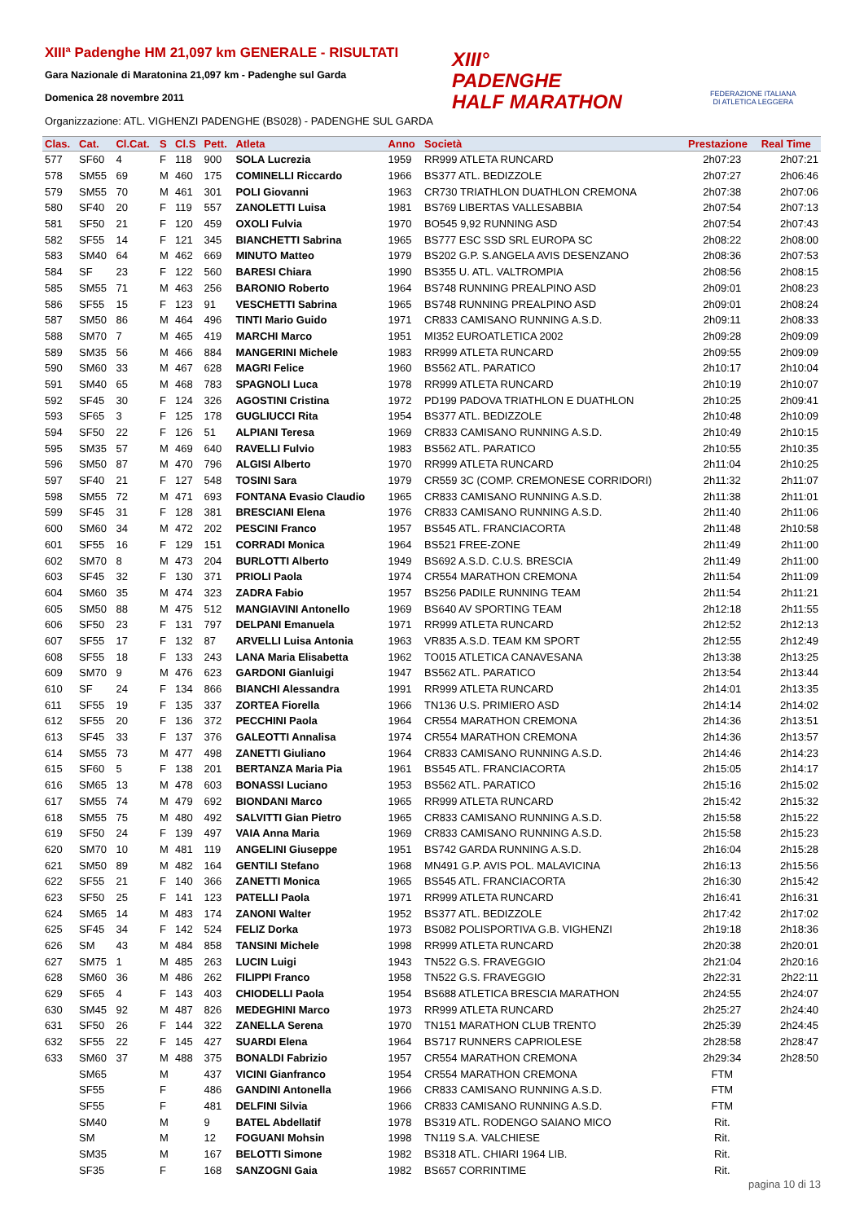XIIIª Padenghe HM 21,097 km GENERALE - RISULTATI
Gara Nazionale di Maratonina 21,097 km - Padenghe sul Garda
Domenica 28 novembre 2011
Organizzazione: ATL. VIGHENZI PADENGHE (BS028) - PADENGHE SUL GARDA
XIII°
PADENGHE
HALF MARATHON
FEDERAZIONE ITALIANA
DI ATLETICA LEGGERA
| Clas. | Cat. | Cl.Cat. | S | Cl.S | Pett. | Atleta | Anno | Società | Prestazione | Real Time |
| --- | --- | --- | --- | --- | --- | --- | --- | --- | --- | --- |
| 577 | SF60 | 4 | F | 118 | 900 | SOLA Lucrezia | 1959 | RR999 ATLETA RUNCARD | 2h07:23 | 2h07:21 |
| 578 | SM55 | 69 | M | 460 | 175 | COMINELLI Riccardo | 1966 | BS377 ATL. BEDIZZOLE | 2h07:27 | 2h06:46 |
| 579 | SM55 | 70 | M | 461 | 301 | POLI Giovanni | 1963 | CR730 TRIATHLON DUATHLON CREMONA | 2h07:38 | 2h07:06 |
| 580 | SF40 | 20 | F | 119 | 557 | ZANOLETTI Luisa | 1981 | BS769 LIBERTAS VALLESABBIA | 2h07:54 | 2h07:13 |
| 581 | SF50 | 21 | F | 120 | 459 | OXOLI Fulvia | 1970 | BO545 9,92 RUNNING ASD | 2h07:54 | 2h07:43 |
| 582 | SF55 | 14 | F | 121 | 345 | BIANCHETTI Sabrina | 1965 | BS777 ESC SSD SRL EUROPA SC | 2h08:22 | 2h08:00 |
| 583 | SM40 | 64 | M | 462 | 669 | MINUTO Matteo | 1979 | BS202 G.P. S.ANGELA AVIS DESENZANO | 2h08:36 | 2h07:53 |
| 584 | SF | 23 | F | 122 | 560 | BARESI Chiara | 1990 | BS355 U. ATL. VALTROMPIA | 2h08:56 | 2h08:15 |
| 585 | SM55 | 71 | M | 463 | 256 | BARONIO Roberto | 1964 | BS748 RUNNING PREALPINO ASD | 2h09:01 | 2h08:23 |
| 586 | SF55 | 15 | F | 123 | 91 | VESCHETTI Sabrina | 1965 | BS748 RUNNING PREALPINO ASD | 2h09:01 | 2h08:24 |
| 587 | SM50 | 86 | M | 464 | 496 | TINTI Mario Guido | 1971 | CR833 CAMISANO RUNNING A.S.D. | 2h09:11 | 2h08:33 |
| 588 | SM70 | 7 | M | 465 | 419 | MARCHI Marco | 1951 | MI352 EUROATLETICA 2002 | 2h09:28 | 2h09:09 |
| 589 | SM35 | 56 | M | 466 | 884 | MANGERINI Michele | 1983 | RR999 ATLETA RUNCARD | 2h09:55 | 2h09:09 |
| 590 | SM60 | 33 | M | 467 | 628 | MAGRI Felice | 1960 | BS562 ATL. PARATICO | 2h10:17 | 2h10:04 |
| 591 | SM40 | 65 | M | 468 | 783 | SPAGNOLI Luca | 1978 | RR999 ATLETA RUNCARD | 2h10:19 | 2h10:07 |
| 592 | SF45 | 30 | F | 124 | 326 | AGOSTINI Cristina | 1972 | PD199 PADOVA TRIATHLON E DUATHLON | 2h10:25 | 2h09:41 |
| 593 | SF65 | 3 | F | 125 | 178 | GUGLIUCCI Rita | 1954 | BS377 ATL. BEDIZZOLE | 2h10:48 | 2h10:09 |
| 594 | SF50 | 22 | F | 126 | 51 | ALPIANI Teresa | 1969 | CR833 CAMISANO RUNNING A.S.D. | 2h10:49 | 2h10:15 |
| 595 | SM35 | 57 | M | 469 | 640 | RAVELLI Fulvio | 1983 | BS562 ATL. PARATICO | 2h10:55 | 2h10:35 |
| 596 | SM50 | 87 | M | 470 | 796 | ALGISI Alberto | 1970 | RR999 ATLETA RUNCARD | 2h11:04 | 2h10:25 |
| 597 | SF40 | 21 | F | 127 | 548 | TOSINI Sara | 1979 | CR559 3C (COMP. CREMONESE CORRIDORI) | 2h11:32 | 2h11:07 |
| 598 | SM55 | 72 | M | 471 | 693 | FONTANA Evasio Claudio | 1965 | CR833 CAMISANO RUNNING A.S.D. | 2h11:38 | 2h11:01 |
| 599 | SF45 | 31 | F | 128 | 381 | BRESCIANI Elena | 1976 | CR833 CAMISANO RUNNING A.S.D. | 2h11:40 | 2h11:06 |
| 600 | SM60 | 34 | M | 472 | 202 | PESCINI Franco | 1957 | BS545 ATL. FRANCIACORTA | 2h11:48 | 2h10:58 |
| 601 | SF55 | 16 | F | 129 | 151 | CORRADI Monica | 1964 | BS521 FREE-ZONE | 2h11:49 | 2h11:00 |
| 602 | SM70 | 8 | M | 473 | 204 | BURLOTTI Alberto | 1949 | BS692 A.S.D. C.U.S. BRESCIA | 2h11:49 | 2h11:00 |
| 603 | SF45 | 32 | F | 130 | 371 | PRIOLI Paola | 1974 | CR554 MARATHON CREMONA | 2h11:54 | 2h11:09 |
| 604 | SM60 | 35 | M | 474 | 323 | ZADRA Fabio | 1957 | BS256 PADILE RUNNING TEAM | 2h11:54 | 2h11:21 |
| 605 | SM50 | 88 | M | 475 | 512 | MANGIAVINI Antonello | 1969 | BS640 AV SPORTING TEAM | 2h12:18 | 2h11:55 |
| 606 | SF50 | 23 | F | 131 | 797 | DELPANI Emanuela | 1971 | RR999 ATLETA RUNCARD | 2h12:52 | 2h12:13 |
| 607 | SF55 | 17 | F | 132 | 87 | ARVELLI Luisa Antonia | 1963 | VR835 A.S.D. TEAM KM SPORT | 2h12:55 | 2h12:49 |
| 608 | SF55 | 18 | F | 133 | 243 | LANA Maria Elisabetta | 1962 | TO015 ATLETICA CANAVESANA | 2h13:38 | 2h13:25 |
| 609 | SM70 | 9 | M | 476 | 623 | GARDONI Gianluigi | 1947 | BS562 ATL. PARATICO | 2h13:54 | 2h13:44 |
| 610 | SF | 24 | F | 134 | 866 | BIANCHI Alessandra | 1991 | RR999 ATLETA RUNCARD | 2h14:01 | 2h13:35 |
| 611 | SF55 | 19 | F | 135 | 337 | ZORTEA Fiorella | 1966 | TN136 U.S. PRIMIERO ASD | 2h14:14 | 2h14:02 |
| 612 | SF55 | 20 | F | 136 | 372 | PECCHINI Paola | 1964 | CR554 MARATHON CREMONA | 2h14:36 | 2h13:51 |
| 613 | SF45 | 33 | F | 137 | 376 | GALEOTTI Annalisa | 1974 | CR554 MARATHON CREMONA | 2h14:36 | 2h13:57 |
| 614 | SM55 | 73 | M | 477 | 498 | ZANETTI Giuliano | 1964 | CR833 CAMISANO RUNNING A.S.D. | 2h14:46 | 2h14:23 |
| 615 | SF60 | 5 | F | 138 | 201 | BERTANZA Maria Pia | 1961 | BS545 ATL. FRANCIACORTA | 2h15:05 | 2h14:17 |
| 616 | SM65 | 13 | M | 478 | 603 | BONASSI Luciano | 1953 | BS562 ATL. PARATICO | 2h15:16 | 2h15:02 |
| 617 | SM55 | 74 | M | 479 | 692 | BIONDANI Marco | 1965 | RR999 ATLETA RUNCARD | 2h15:42 | 2h15:32 |
| 618 | SM55 | 75 | M | 480 | 492 | SALVITTI Gian Pietro | 1965 | CR833 CAMISANO RUNNING A.S.D. | 2h15:58 | 2h15:22 |
| 619 | SF50 | 24 | F | 139 | 497 | VAIA Anna Maria | 1969 | CR833 CAMISANO RUNNING A.S.D. | 2h15:58 | 2h15:23 |
| 620 | SM70 | 10 | M | 481 | 119 | ANGELINI Giuseppe | 1951 | BS742 GARDA RUNNING A.S.D. | 2h16:04 | 2h15:28 |
| 621 | SM50 | 89 | M | 482 | 164 | GENTILI Stefano | 1968 | MN491 G.P. AVIS POL. MALAVICINA | 2h16:13 | 2h15:56 |
| 622 | SF55 | 21 | F | 140 | 366 | ZANETTI Monica | 1965 | BS545 ATL. FRANCIACORTA | 2h16:30 | 2h15:42 |
| 623 | SF50 | 25 | F | 141 | 123 | PATELLI Paola | 1971 | RR999 ATLETA RUNCARD | 2h16:41 | 2h16:31 |
| 624 | SM65 | 14 | M | 483 | 174 | ZANONI Walter | 1952 | BS377 ATL. BEDIZZOLE | 2h17:42 | 2h17:02 |
| 625 | SF45 | 34 | F | 142 | 524 | FELIZ Dorka | 1973 | BS082 POLISPORTIVA G.B. VIGHENZI | 2h19:18 | 2h18:36 |
| 626 | SM | 43 | M | 484 | 858 | TANSINI Michele | 1998 | RR999 ATLETA RUNCARD | 2h20:38 | 2h20:01 |
| 627 | SM75 | 1 | M | 485 | 263 | LUCIN Luigi | 1943 | TN522 G.S. FRAVEGGIO | 2h21:04 | 2h20:16 |
| 628 | SM60 | 36 | M | 486 | 262 | FILIPPI Franco | 1958 | TN522 G.S. FRAVEGGIO | 2h22:31 | 2h22:11 |
| 629 | SF65 | 4 | F | 143 | 403 | CHIODELLI Paola | 1954 | BS688 ATLETICA BRESCIA MARATHON | 2h24:55 | 2h24:07 |
| 630 | SM45 | 92 | M | 487 | 826 | MEDEGHINI Marco | 1973 | RR999 ATLETA RUNCARD | 2h25:27 | 2h24:40 |
| 631 | SF50 | 26 | F | 144 | 322 | ZANELLA Serena | 1970 | TN151 MARATHON CLUB TRENTO | 2h25:39 | 2h24:45 |
| 632 | SF55 | 22 | F | 145 | 427 | SUARDI Elena | 1964 | BS717 RUNNERS CAPRIOLESE | 2h28:58 | 2h28:47 |
| 633 | SM60 | 37 | M | 488 | 375 | BONALDI Fabrizio | 1957 | CR554 MARATHON CREMONA | 2h29:34 | 2h28:50 |
| | SM65 | | M | | 437 | VICINI Gianfranco | 1954 | CR554 MARATHON CREMONA | FTM | |
| | SF55 | | F | | 486 | GANDINI Antonella | 1966 | CR833 CAMISANO RUNNING A.S.D. | FTM | |
| | SF55 | | F | | 481 | DELFINI Silvia | 1966 | CR833 CAMISANO RUNNING A.S.D. | FTM | |
| | SM40 | | M | | 9 | BATEL Abdellatif | 1978 | BS319 ATL. RODENGO SAIANO MICO | Rit. | |
| | SM | | M | | 12 | FOGUANI Mohsin | 1998 | TN119 S.A. VALCHIESE | Rit. | |
| | SM35 | | M | | 167 | BELOTTI Simone | 1982 | BS318 ATL. CHIARI 1964 LIB. | Rit. | |
| | SF35 | | F | | 168 | SANZOGNI Gaia | 1982 | BS657 CORRINTIME | Rit. | |
pagina 10 di 13